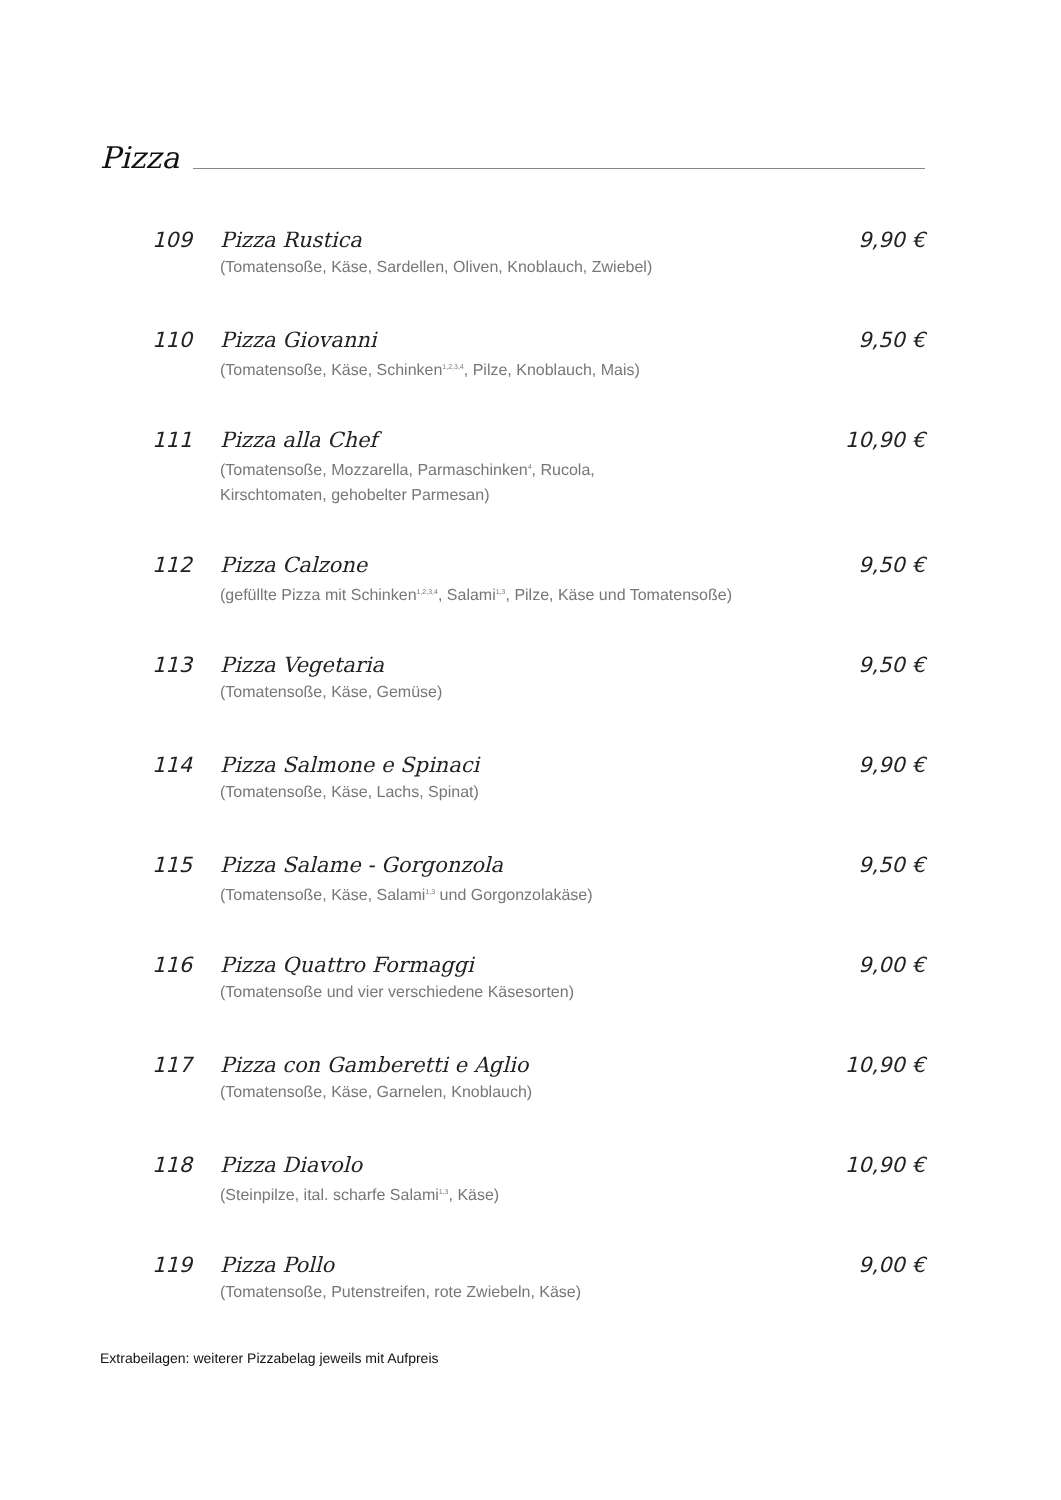Pizza
109 Pizza Rustica
(Tomatensoße, Käse, Sardellen, Oliven, Knoblauch, Zwiebel)
9,90 €
110 Pizza Giovanni
(Tomatensoße, Käse, Schinken<sup>1,2,3,4</sup>, Pilze, Knoblauch, Mais)
9,50 €
111 Pizza alla Chef
(Tomatensoße, Mozzarella, Parmaschinken<sup>4</sup>, Rucola,
Kirschtomaten, gehobelter Parmesan)
10,90 €
112 Pizza Calzone
(gefüllte Pizza mit Schinken<sup>1,2,3,4</sup>, Salami<sup>1,3</sup>, Pilze, Käse und Tomatensoße)
9,50 €
113 Pizza Vegetaria
(Tomatensoße, Käse, Gemüse)
9,50 €
114 Pizza Salmone e Spinaci
(Tomatensoße, Käse, Lachs, Spinat)
9,90 €
115 Pizza Salame - Gorgonzola
(Tomatensoße, Käse, Salami<sup>1,3</sup> und Gorgonzolakäse)
9,50 €
116 Pizza Quattro Formaggi
(Tomatensoße und vier verschiedene Käsesorten)
9,00 €
117 Pizza con Gamberetti e Aglio
(Tomatensoße, Käse, Garnelen, Knoblauch)
10,90 €
118 Pizza Diavolo
(Steinpilze, ital. scharfe Salami<sup>1,3</sup>, Käse)
10,90 €
119 Pizza Pollo
(Tomatensoße, Putenstreifen, rote Zwiebeln, Käse)
9,00 €
Extrabeilagen: weiterer Pizzabelag jeweils mit Aufpreis